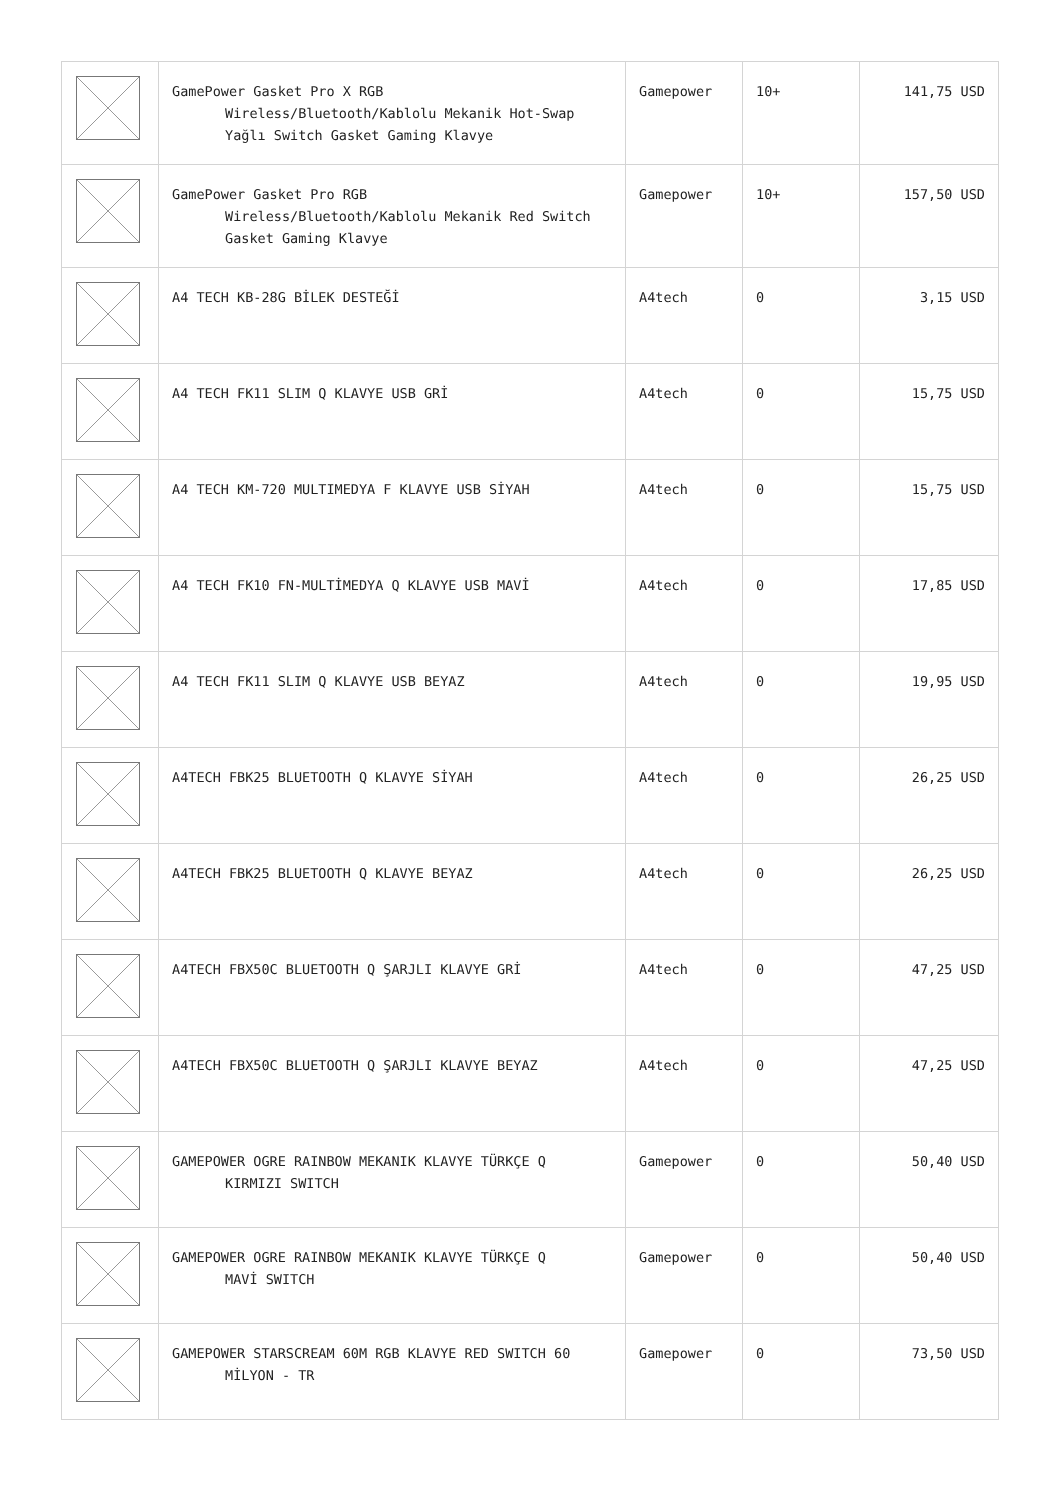| | GamePower Gasket Pro X RGB Wireless/Bluetooth/Kablolu Mekanik Hot-Swap Yağlı Switch Gasket Gaming Klavye | Gamepower | 10+ | 141,75 USD |
| | GamePower Gasket Pro RGB Wireless/Bluetooth/Kablolu Mekanik Red Switch Gasket Gaming Klavye | Gamepower | 10+ | 157,50 USD |
| | A4 TECH KB-28G BİLEK DESTEĞİ | A4tech | 0 | 3,15 USD |
| | A4 TECH FK11 SLIM Q KLAVYE USB GRİ | A4tech | 0 | 15,75 USD |
| | A4 TECH KM-720 MULTIMEDYA F KLAVYE USB SİYAH | A4tech | 0 | 15,75 USD |
| | A4 TECH FK10 FN-MULTİMEDYA Q KLAVYE USB MAVİ | A4tech | 0 | 17,85 USD |
| | A4 TECH FK11 SLIM Q KLAVYE USB BEYAZ | A4tech | 0 | 19,95 USD |
| | A4TECH FBK25 BLUETOOTH Q KLAVYE SİYAH | A4tech | 0 | 26,25 USD |
| | A4TECH FBK25 BLUETOOTH Q KLAVYE BEYAZ | A4tech | 0 | 26,25 USD |
| | A4TECH FBX50C BLUETOOTH Q ŞARJLI KLAVYE GRİ | A4tech | 0 | 47,25 USD |
| | A4TECH FBX50C BLUETOOTH Q ŞARJLI KLAVYE BEYAZ | A4tech | 0 | 47,25 USD |
| | GAMEPOWER OGRE RAINBOW MEKANIK KLAVYE TÜRKÇE Q KIRMIZI SWITCH | Gamepower | 0 | 50,40 USD |
| | GAMEPOWER OGRE RAINBOW MEKANIK KLAVYE TÜRKÇE Q MAVİ SWITCH | Gamepower | 0 | 50,40 USD |
| | GAMEPOWER STARSCREAM 60M RGB KLAVYE RED SWITCH 60 MİLYON - TR | Gamepower | 0 | 73,50 USD |